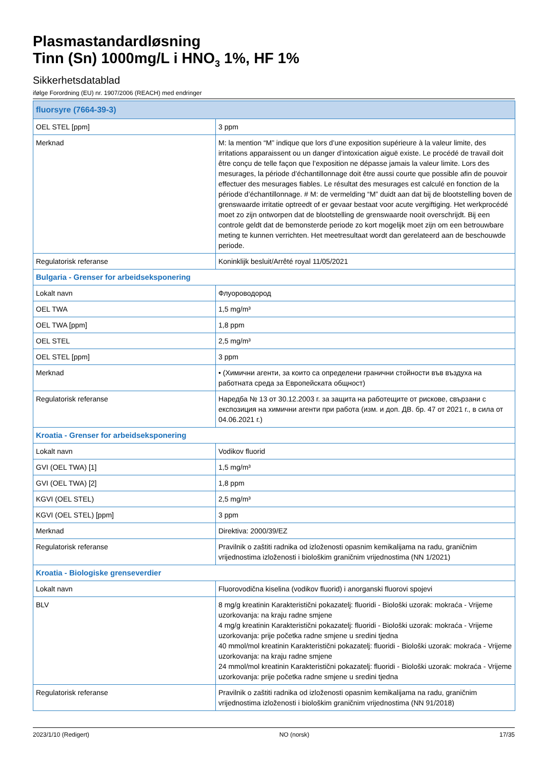Plasmastandardløsning
Tinn (Sn) 1000mg/L i HNO<sub>3</sub> 1%, HF 1%
Sikkerhetsdatablad
ifølge Forordning (EU) nr. 1907/2006 (REACH) med endringer
| fluorsyre (7664-39-3) | |
| OEL STEL [ppm] | 3 ppm |
| Merknad | M: la mention “M” indique que lors d’une exposition supérieure à la valeur limite, des irritations apparaissent ou un danger d’intoxication aiguë existe. Le procédé de travail doit être conçu de telle façon que l’exposition ne dépasse jamais la valeur limite. Lors des mesurages, la période d’échantillonnage doit être aussi courte que possible afin de pouvoir effectuer des mesurages fiables. Le résultat des mesurages est calculé en fonction de la période d’échantillonnage. # M: de vermelding “M” duidt aan dat bij de blootstelling boven de grenswaarde irritatie optreedt of er gevaar bestaat voor acute vergiftiging. Het werkprocédé moet zo zijn ontworpen dat de blootstelling de grenswaarde nooit overschrijdt. Bij een controle geldt dat de bemonsterde periode zo kort mogelijk moet zijn om een betrouwbare meting te kunnen verrichten. Het meetresultaat wordt dan gerelateerd aan de beschouwde periode. |
| Regulatorisk referanse | Koninklijk besluit/Arrêté royal 11/05/2021 |
| Bulgaria - Grenser for arbeidseksponering | |
| Lokalt navn | Флуороводород |
| OEL TWA | 1,5 mg/m³ |
| OEL TWA [ppm] | 1,8 ppm |
| OEL STEL | 2,5 mg/m³ |
| OEL STEL [ppm] | 3 ppm |
| Merknad | • (Химични агенти, за които са определени гранични стойности във въздуха на работната среда за Европейската общност) |
| Regulatorisk referanse | Наредба № 13 от 30.12.2003 г. за защита на работещите от рискове, свързани с експозиция на химични агенти при работа (изм. и доп. ДВ. бр. 47 от 2021 г., в сила от 04.06.2021 г.) |
| Kroatia - Grenser for arbeidseksponering | |
| Lokalt navn | Vodikov fluorid |
| GVI (OEL TWA) [1] | 1,5 mg/m³ |
| GVI (OEL TWA) [2] | 1,8 ppm |
| KGVI (OEL STEL) | 2,5 mg/m³ |
| KGVI (OEL STEL) [ppm] | 3 ppm |
| Merknad | Direktiva: 2000/39/EZ |
| Regulatorisk referanse | Pravilnik o zaštiti radnika od izloženosti opasnim kemikalijama na radu, graničnim vrijednostima izloženosti i biološkim graničnim vrijednostima (NN 1/2021) |
| Kroatia - Biologiske grenseverdier | |
| Lokalt navn | Fluorovodična kiselina (vodikov fluorid) i anorganski fluorovi spojevi |
| BLV | 8 mg/g kreatinin Karakteristični pokazatelj: fluoridi - Biološki uzorak: mokraća - Vrijeme uzorkovanja: na kraju radne smjene 4 mg/g kreatinin Karakteristični pokazatelj: fluoridi - Biološki uzorak: mokraća - Vrijeme uzorkovanja: prije početka radne smjene u sredini tjedna 40 mmol/mol kreatinin Karakteristični pokazatelj: fluoridi - Biološki uzorak: mokraća - Vrijeme uzorkovanja: na kraju radne smjene 24 mmol/mol kreatinin Karakteristični pokazatelj: fluoridi - Biološki uzorak: mokraća - Vrijeme uzorkovanja: prije početka radne smjene u sredini tjedna |
| Regulatorisk referanse | Pravilnik o zaštiti radnika od izloženosti opasnim kemikalijama na radu, graničnim vrijednostima izloženosti i biološkim graničnim vrijednostima (NN 91/2018) |
2023/1/10 (Redigert) NO (norsk) 17/35